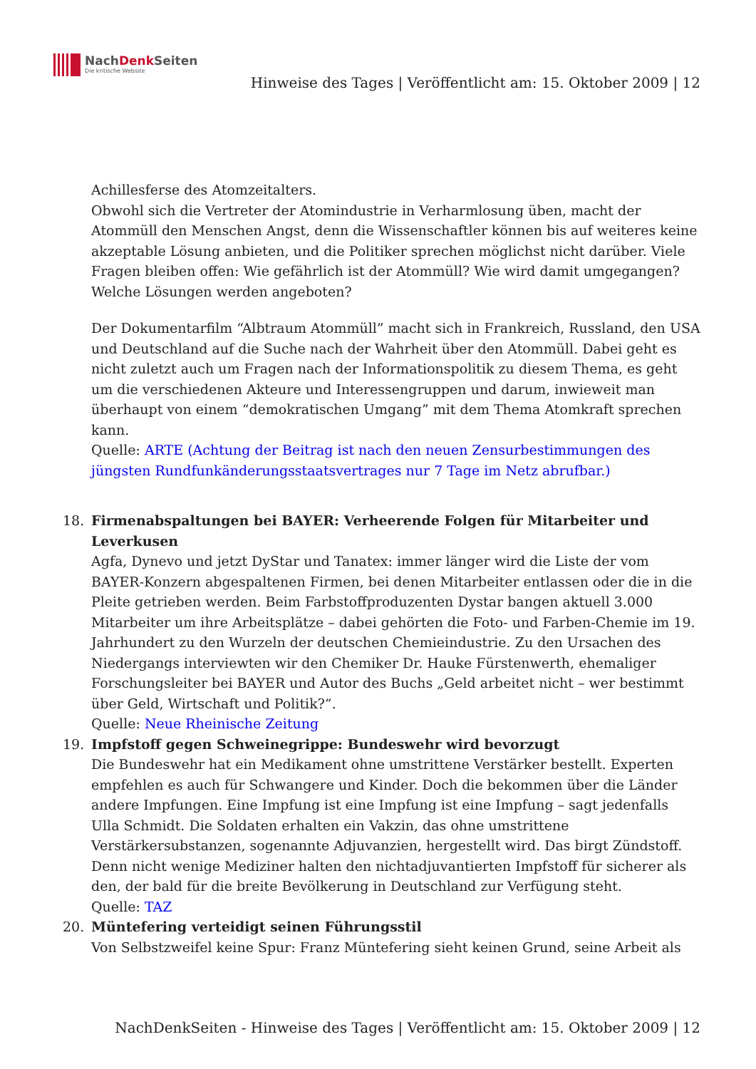NachDenk Seiten
Die kritische Website
Hinweise des Tages | Veröffentlicht am: 15. Oktober 2009 | 12
Achillesferse des Atomzeitalters.
Obwohl sich die Vertreter der Atomindustrie in Verharmlosung üben, macht der Atommüll den Menschen Angst, denn die Wissenschaftler können bis auf weiteres keine akzeptable Lösung anbieten, und die Politiker sprechen möglichst nicht darüber. Viele Fragen bleiben offen: Wie gefährlich ist der Atommüll? Wie wird damit umgegangen? Welche Lösungen werden angeboten?
Der Dokumentarfilm “Albtraum Atommüll” macht sich in Frankreich, Russland, den USA und Deutschland auf die Suche nach der Wahrheit über den Atommüll. Dabei geht es nicht zuletzt auch um Fragen nach der Informationspolitik zu diesem Thema, es geht um die verschiedenen Akteure und Interessengruppen und darum, inwieweit man überhaupt von einem “demokratischen Umgang” mit dem Thema Atomkraft sprechen kann.
Quelle: ARTE (Achtung der Beitrag ist nach den neuen Zensurbestimmungen des jüngsten Rundfunkänderungsstaatsvertrages nur 7 Tage im Netz abrufbar.)
18. Firmenabspaltungen bei BAYER: Verheerende Folgen für Mitarbeiter und Leverkusen
Agfa, Dynevo und jetzt DyStar und Tanatex: immer länger wird die Liste der vom BAYER-Konzern abgespaltenen Firmen, bei denen Mitarbeiter entlassen oder die in die Pleite getrieben werden. Beim Farbstoffproduzenten Dystar bangen aktuell 3.000 Mitarbeiter um ihre Arbeitsplätze – dabei gehörten die Foto- und Farben-Chemie im 19. Jahrhundert zu den Wurzeln der deutschen Chemieindustrie. Zu den Ursachen des Niedergangs interviewten wir den Chemiker Dr. Hauke Fürstenwerth, ehemaliger Forschungsleiter bei BAYER und Autor des Buchs „Geld arbeitet nicht – wer bestimmt über Geld, Wirtschaft und Politik?“.
Quelle: Neue Rheinische Zeitung
19. Impfstoff gegen Schweinegrippe: Bundeswehr wird bevorzugt
Die Bundeswehr hat ein Medikament ohne umstrittene Verstärker bestellt. Experten empfehlen es auch für Schwangere und Kinder. Doch die bekommen über die Länder andere Impfungen. Eine Impfung ist eine Impfung ist eine Impfung – sagt jedenfalls Ulla Schmidt. Die Soldaten erhalten ein Vakzin, das ohne umstrittene Verstärkersubstanzen, sogenannte Adjuvanzien, hergestellt wird. Das birgt Zündstoff. Denn nicht wenige Mediziner halten den nichtadjuvantierten Impfstoff für sicherer als den, der bald für die breite Bevölkerung in Deutschland zur Verfügung steht.
Quelle: TAZ
20. Müntefering verteidigt seinen Führungsstil
Von Selbstzweifel keine Spur: Franz Müntefering sieht keinen Grund, seine Arbeit als
NachDenkSeiten - Hinweise des Tages | Veröffentlicht am: 15. Oktober 2009 | 12